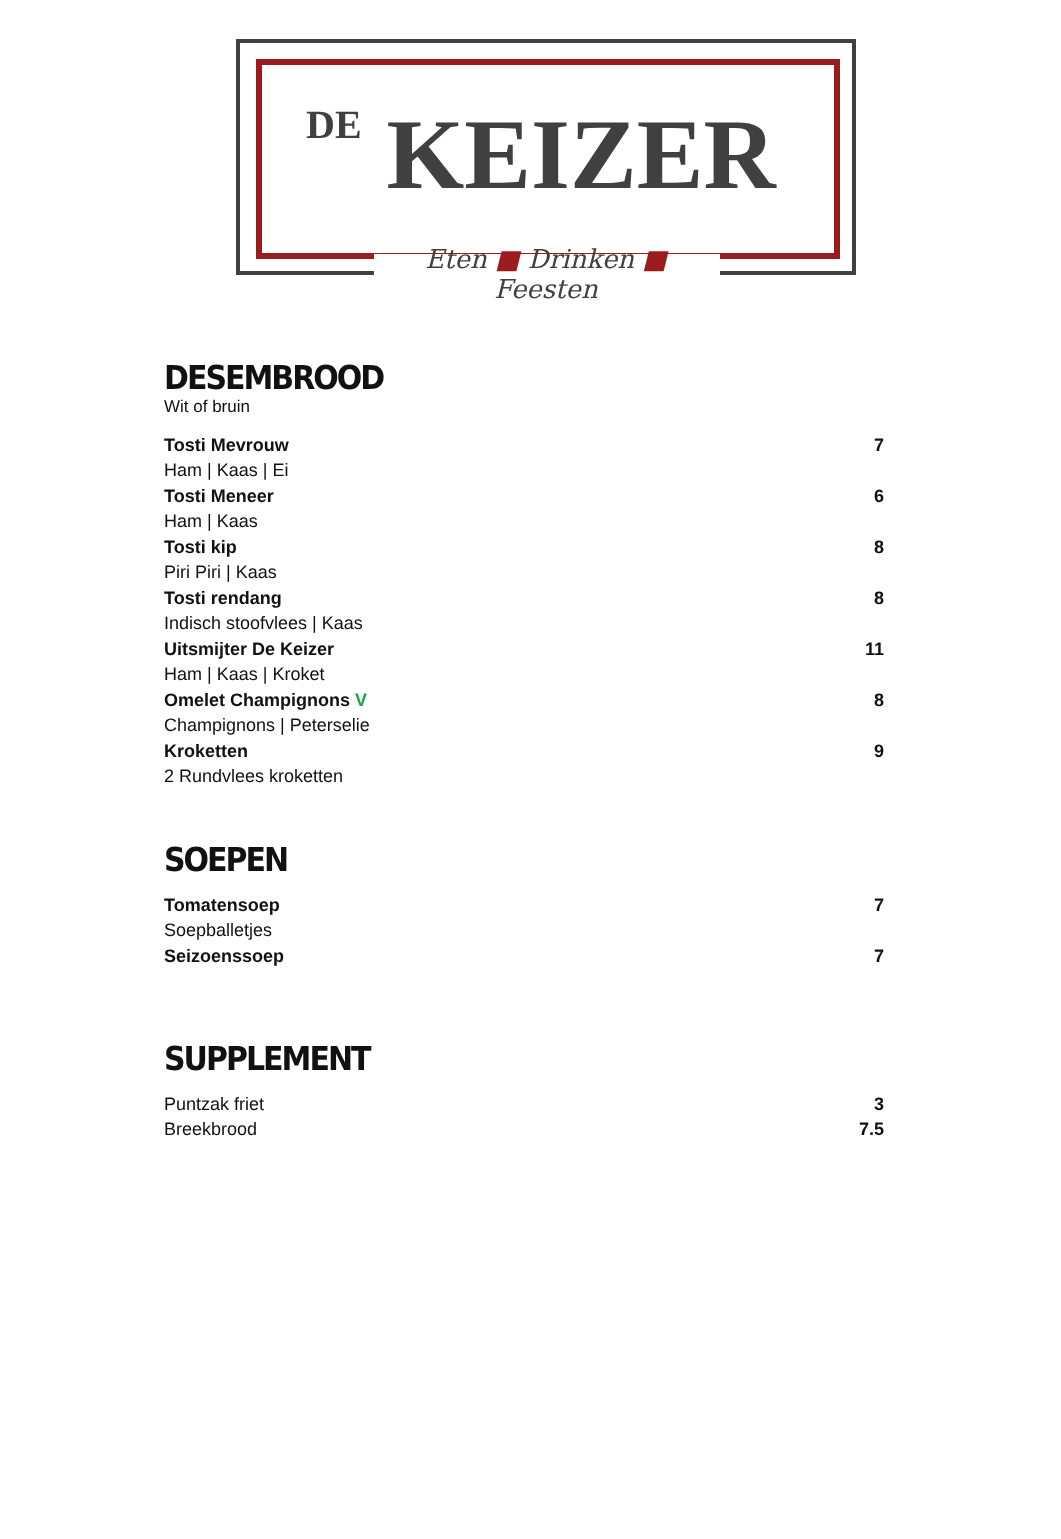DE KEIZER
Eten ■ Drinken ■ Feesten
DESEMBROOD
Wit of bruin
Tosti Mevrouw 7
Ham | Kaas | Ei
Tosti Meneer 6
Ham | Kaas
Tosti kip 8
Piri Piri | Kaas
Tosti rendang 8
Indisch stoofvlees | Kaas
Uitsmijter De Keizer 11
Ham | Kaas | Kroket
Omelet Champignons V 8
Champignons | Peterselie
Kroketten 9
2 Rundvlees kroketten
SOEPEN
Tomatensoep 7
Soepballetjes
Seizoenssoep 7
SUPPLEMENT
Puntzak friet 3
Breekbrood 7.5